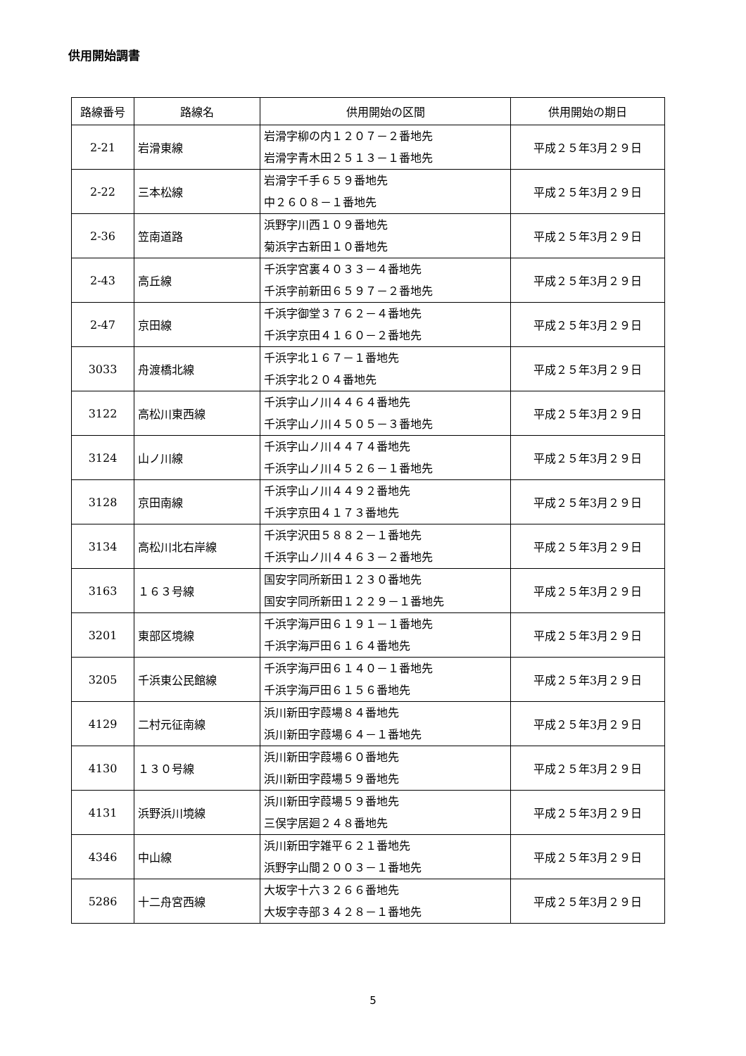供用開始調書
| 路線番号 | 路線名 | 供用開始の区間 | 供用開始の期日 |
| --- | --- | --- | --- |
| 2-21 | 岩滑東線 | 岩滑字柳の内１２０７－２番地先 岩滑字青木田２５１３－１番地先 | 平成２５年3月２９日 |
| 2-22 | 三本松線 | 岩滑字千手６５９番地先 中２６０８－１番地先 | 平成２５年3月２９日 |
| 2-36 | 笠南道路 | 浜野字川西１０９番地先 菊浜字古新田１０番地先 | 平成２５年3月２９日 |
| 2-43 | 高丘線 | 千浜字宮裏４０３３－４番地先 千浜字前新田６５９７－２番地先 | 平成２５年3月２９日 |
| 2-47 | 京田線 | 千浜字御堂３７６２－４番地先 千浜字京田４１６０－２番地先 | 平成２５年3月２９日 |
| 3033 | 舟渡橋北線 | 千浜字北１６７－１番地先 千浜字北２０４番地先 | 平成２５年3月２９日 |
| 3122 | 高松川東西線 | 千浜字山ノ川４４６４番地先 千浜字山ノ川４５０５－３番地先 | 平成２５年3月２９日 |
| 3124 | 山ノ川線 | 千浜字山ノ川４４７４番地先 千浜字山ノ川４５２６－１番地先 | 平成２５年3月２９日 |
| 3128 | 京田南線 | 千浜字山ノ川４４９２番地先 千浜字京田４１７３番地先 | 平成２５年3月２９日 |
| 3134 | 高松川北右岸線 | 千浜字沢田５８８２－１番地先 千浜字山ノ川４４６３－２番地先 | 平成２５年3月２９日 |
| 3163 | １６３号線 | 国安字同所新田１２３０番地先 国安字同所新田１２２９－１番地先 | 平成２５年3月２９日 |
| 3201 | 東部区境線 | 千浜字海戸田６１９１－１番地先 千浜字海戸田６１６４番地先 | 平成２５年3月２９日 |
| 3205 | 千浜東公民館線 | 千浜字海戸田６１４０－１番地先 千浜字海戸田６１５６番地先 | 平成２５年3月２９日 |
| 4129 | 二村元征南線 | 浜川新田字葭場８４番地先 浜川新田字葭場６４－１番地先 | 平成２５年3月２９日 |
| 4130 | １３０号線 | 浜川新田字葭場６０番地先 浜川新田字葭場５９番地先 | 平成２５年3月２９日 |
| 4131 | 浜野浜川境線 | 浜川新田字葭場５９番地先 三俣字居廻２４８番地先 | 平成２５年3月２９日 |
| 4346 | 中山線 | 浜川新田字雑平６２１番地先 浜野字山間２００３－１番地先 | 平成２５年3月２９日 |
| 5286 | 十二舟宮西線 | 大坂字十六３２６６番地先 大坂字寺部３４２８－１番地先 | 平成２５年3月２９日 |
5